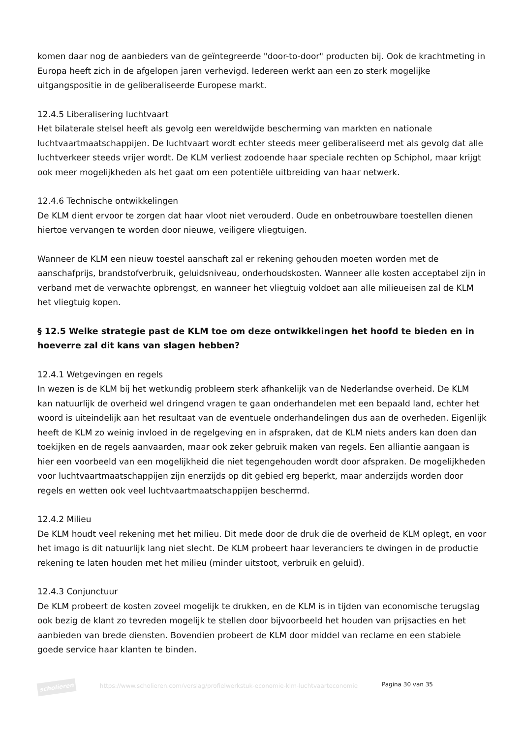komen daar nog de aanbieders van de geïntegreerde "door-to-door" producten bij. Ook de krachtmeting in Europa heeft zich in de afgelopen jaren verhevigd. Iedereen werkt aan een zo sterk mogelijke uitgangspositie in de geliberaliseerde Europese markt.
12.4.5 Liberalisering luchtvaart
Het bilaterale stelsel heeft als gevolg een wereldwijde bescherming van markten en nationale luchtvaartmaatschappijen. De luchtvaart wordt echter steeds meer geliberaliseerd met als gevolg dat alle luchtverkeer steeds vrijer wordt. De KLM verliest zodoende haar speciale rechten op Schiphol, maar krijgt ook meer mogelijkheden als het gaat om een potentiële uitbreiding van haar netwerk.
12.4.6 Technische ontwikkelingen
De KLM dient ervoor te zorgen dat haar vloot niet verouderd. Oude en onbetrouwbare toestellen dienen hiertoe vervangen te worden door nieuwe, veiligere vliegtuigen.
Wanneer de KLM een nieuw toestel aanschaft zal er rekening gehouden moeten worden met de aanschafprijs, brandstofverbruik, geluidsniveau, onderhoudskosten. Wanneer alle kosten acceptabel zijn in verband met de verwachte opbrengst, en wanneer het vliegtuig voldoet aan alle milieueisen zal de KLM het vliegtuig kopen.
§ 12.5 Welke strategie past de KLM toe om deze ontwikkelingen het hoofd te bieden en in hoeverre zal dit kans van slagen hebben?
12.4.1 Wetgevingen en regels
In wezen is de KLM bij het wetkundig probleem sterk afhankelijk van de Nederlandse overheid. De KLM kan natuurlijk de overheid wel dringend vragen te gaan onderhandelen met een bepaald land, echter het woord is uiteindelijk aan het resultaat van de eventuele onderhandelingen dus aan de overheden. Eigenlijk heeft de KLM zo weinig invloed in de regelgeving en in afspraken, dat de KLM niets anders kan doen dan toekijken en de regels aanvaarden, maar ook zeker gebruik maken van regels. Een alliantie aangaan is hier een voorbeeld van een mogelijkheid die niet tegengehouden wordt door afspraken. De mogelijkheden voor luchtvaartmaatschappijen zijn enerzijds op dit gebied erg beperkt, maar anderzijds worden door regels en wetten ook veel luchtvaartmaatschappijen beschermd.
12.4.2 Milieu
De KLM houdt veel rekening met het milieu. Dit mede door de druk die de overheid de KLM oplegt, en voor het imago is dit natuurlijk lang niet slecht. De KLM probeert haar leveranciers te dwingen in de productie rekening te laten houden met het milieu (minder uitstoot, verbruik en geluid).
12.4.3 Conjunctuur
De KLM probeert de kosten zoveel mogelijk te drukken, en de KLM is in tijden van economische terugslag ook bezig de klant zo tevreden mogelijk te stellen door bijvoorbeeld het houden van prijsacties en het aanbieden van brede diensten. Bovendien probeert de KLM door middel van reclame en een stabiele goede service haar klanten te binden.
scholieren
https://www.scholieren.com/verslag/profielwerkstuk-economie-klm-luchtvaarteconomie
Pagina 30 van 35